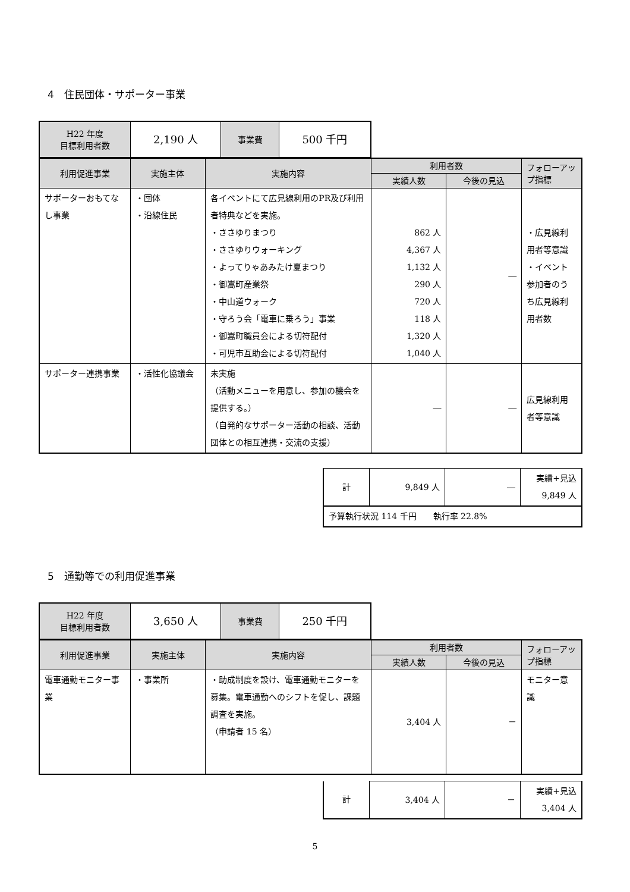4　住民団体・サポーター事業
| H22 年度 目標利用者数 | 2,190 人 | 事業費 | 500 千円 |
| 利用促進事業 | 実施主体 | 実施内容 | 利用者数 | | フォローアップ指標 |
| --- | --- | --- | --- | --- | --- |
| | | | 実績人数 | 今後の見込 | |
| サポーターおもてなし事業 | ・団体 ・沿線住民 | 各イベントにて広見線利用のPR及び利用者特典などを実施。 ・ささゆりまつり ・ささゆりウォーキング ・よってりゃあみたけ夏まつり ・御嵩町産業祭 ・中山道ウォーク ・守ろう会「電車に乗ろう」事業 ・御嵩町職員会による切符配付 ・可児市互助会による切符配付 | 862 人 4,367 人 1,132 人 290 人 720 人 118 人 1,320 人 1,040 人 | ― | ・広見線利用者等意識 ・イベント参加者のうち広見線利用者数 |
| サポーター連携事業 | ・活性化協議会 | 未実施 （活動メニューを用意し、参加の機会を提供する。） （自発的なサポーター活動の相談、活動団体との相互連携・交流の支援） | ― | ― | 広見線利用者等意識 |
| 計 | 9,849 人 | ― | 実績+見込 9,849 人 |
| 予算執行状況 114 千円 執行率 22.8% | | | |
5　通勤等での利用促進事業
| H22 年度 目標利用者数 | 3,650 人 | 事業費 | 250 千円 |
| 利用促進事業 | 実施主体 | 実施内容 | 利用者数 | | フォローアップ指標 |
| --- | --- | --- | --- | --- | --- |
| | | | 実績人数 | 今後の見込 | |
| 電車通勤モニター事業 | ・事業所 | ・助成制度を設け、電車通勤モニターを募集。電車通勤へのシフトを促し、課題調査を実施。 （申請者 15 名） | 3,404 人 | － | モニター意識 |
| 計 | 3,404 人 | － | 実績+見込 3,404 人 |
5